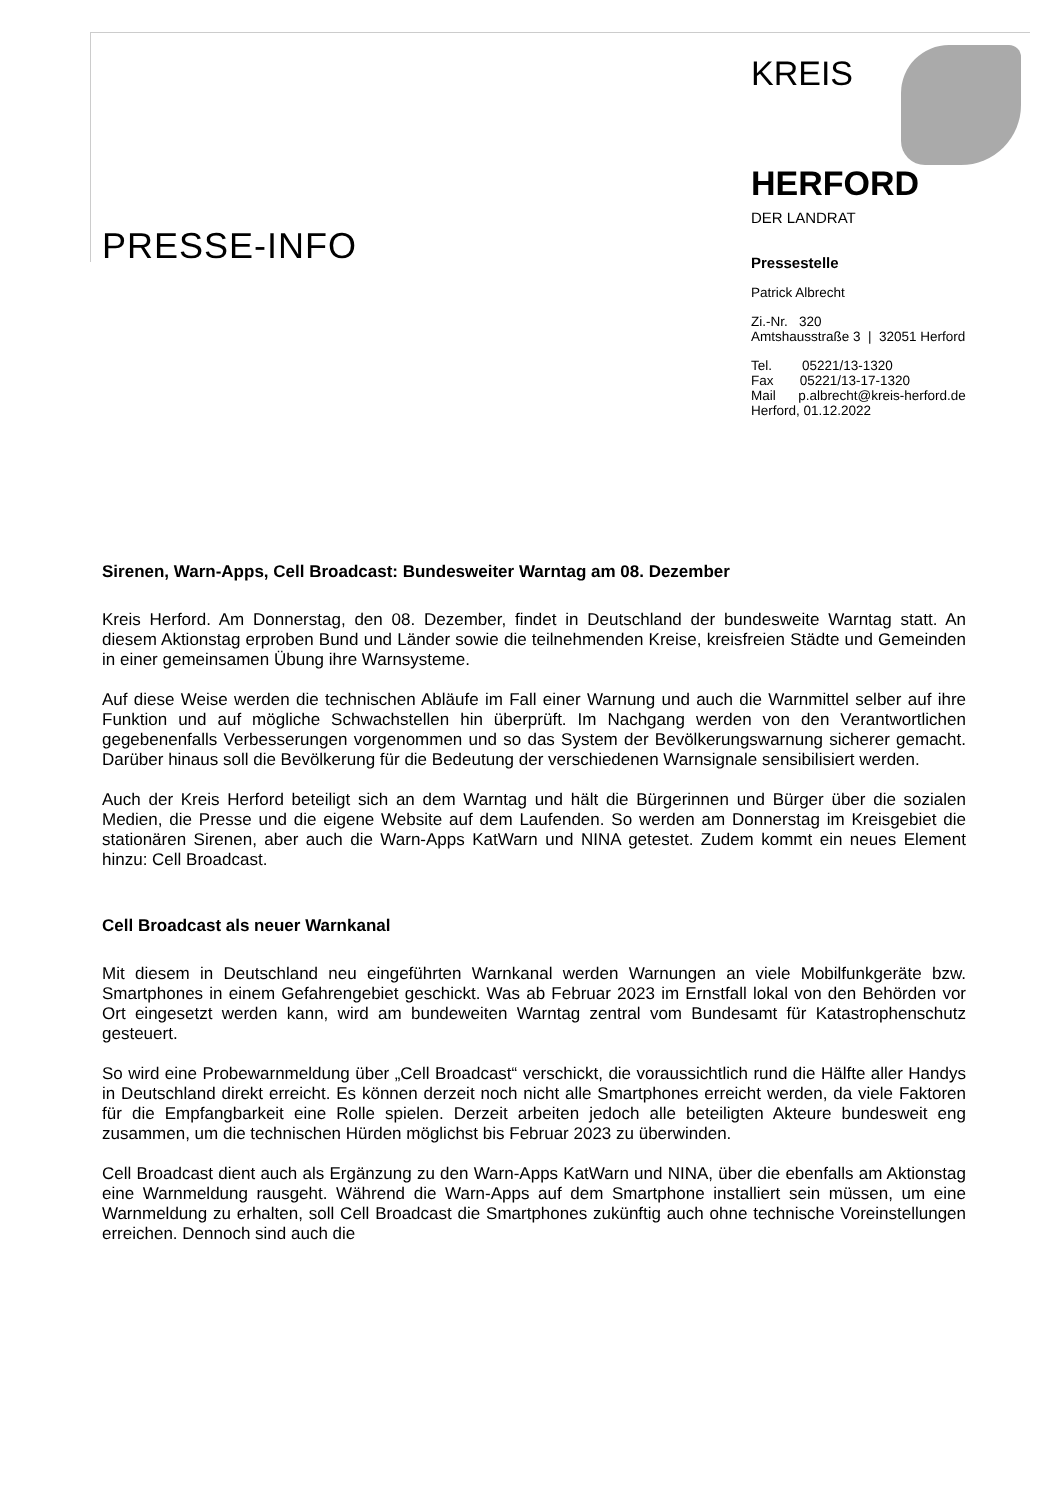PRESSE-INFO
KREIS
HERFORD
DER LANDRAT
Pressestelle
Patrick Albrecht
Zi.-Nr. 320
Amtshausstraße 3 | 32051 Herford
Tel. 05221/13-1320
Fax 05221/13-17-1320
Mail p.albrecht@kreis-herford.de
Herford, 01.12.2022
Sirenen, Warn-Apps, Cell Broadcast: Bundesweiter Warntag am 08. Dezember
Kreis Herford. Am Donnerstag, den 08. Dezember, findet in Deutschland der bundesweite Warntag statt. An diesem Aktionstag erproben Bund und Länder sowie die teilnehmenden Kreise, kreisfreien Städte und Gemeinden in einer gemeinsamen Übung ihre Warnsysteme.
Auf diese Weise werden die technischen Abläufe im Fall einer Warnung und auch die Warnmittel selber auf ihre Funktion und auf mögliche Schwachstellen hin überprüft. Im Nachgang werden von den Verantwortlichen gegebenenfalls Verbesserungen vorgenommen und so das System der Bevölkerungswarnung sicherer gemacht. Darüber hinaus soll die Bevölkerung für die Bedeutung der verschiedenen Warnsignale sensibilisiert werden.
Auch der Kreis Herford beteiligt sich an dem Warntag und hält die Bürgerinnen und Bürger über die sozialen Medien, die Presse und die eigene Website auf dem Laufenden. So werden am Donnerstag im Kreisgebiet die stationären Sirenen, aber auch die Warn-Apps KatWarn und NINA getestet. Zudem kommt ein neues Element hinzu: Cell Broadcast.
Cell Broadcast als neuer Warnkanal
Mit diesem in Deutschland neu eingeführten Warnkanal werden Warnungen an viele Mobilfunkgeräte bzw. Smartphones in einem Gefahrengebiet geschickt. Was ab Februar 2023 im Ernstfall lokal von den Behörden vor Ort eingesetzt werden kann, wird am bundeweiten Warntag zentral vom Bundesamt für Katastrophenschutz gesteuert.
So wird eine Probewarnmeldung über „Cell Broadcast“ verschickt, die voraussichtlich rund die Hälfte aller Handys in Deutschland direkt erreicht. Es können derzeit noch nicht alle Smartphones erreicht werden, da viele Faktoren für die Empfangbarkeit eine Rolle spielen. Derzeit arbeiten jedoch alle beteiligten Akteure bundesweit eng zusammen, um die technischen Hürden möglichst bis Februar 2023 zu überwinden.
Cell Broadcast dient auch als Ergänzung zu den Warn-Apps KatWarn und NINA, über die ebenfalls am Aktionstag eine Warnmeldung rausgeht. Während die Warn-Apps auf dem Smartphone installiert sein müssen, um eine Warnmeldung zu erhalten, soll Cell Broadcast die Smartphones zukünftig auch ohne technische Voreinstellungen erreichen. Dennoch sind auch die